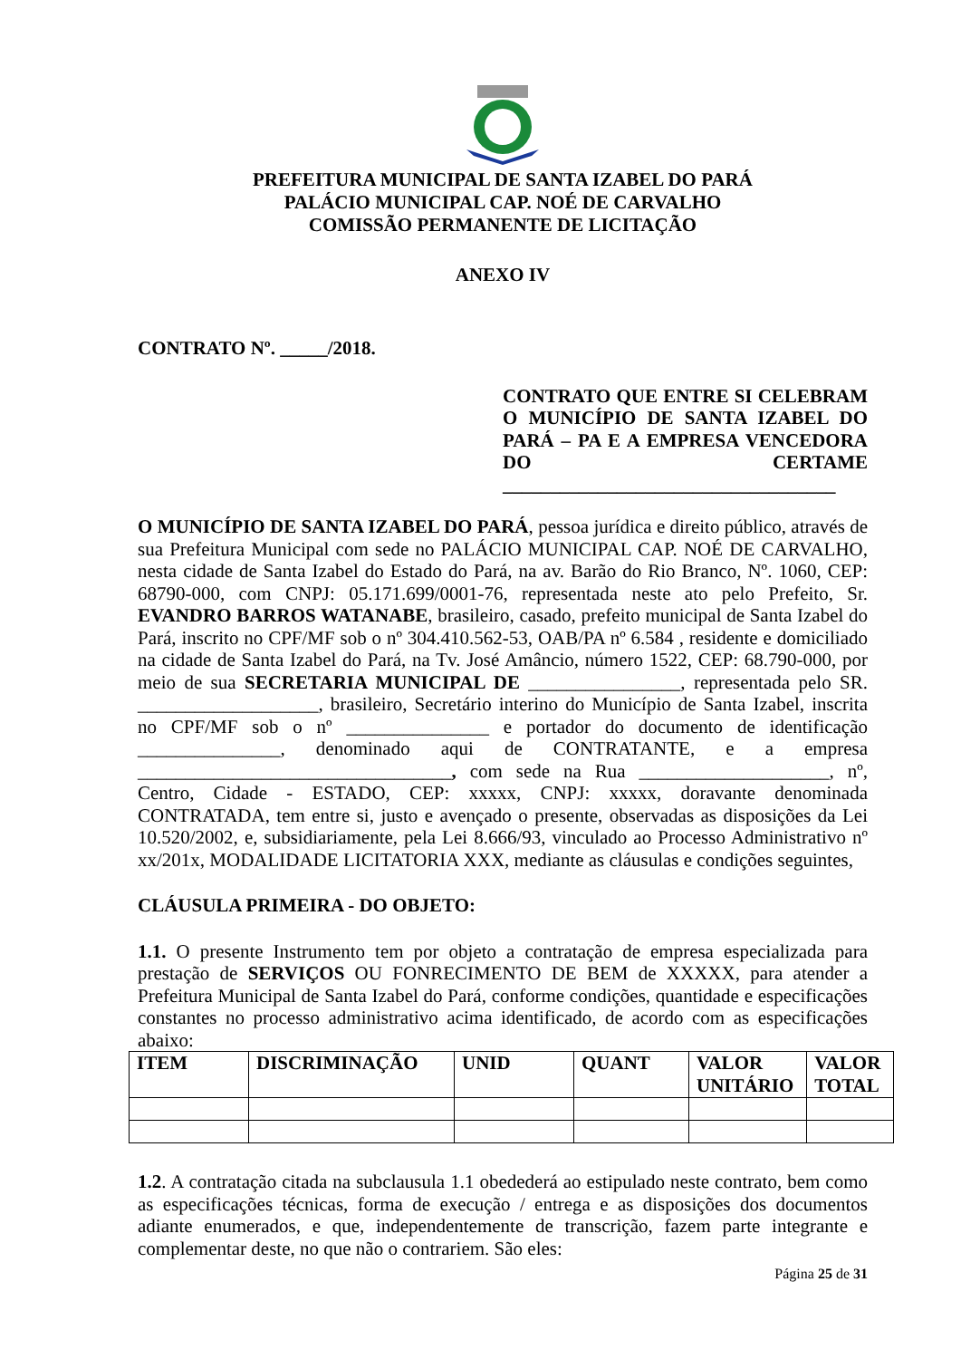PREFEITURA MUNICIPAL DE SANTA IZABEL DO PARÁ
PALÁCIO MUNICIPAL CAP. NOÉ DE CARVALHO
COMISSÃO PERMANENTE DE LICITAÇÃO
ANEXO IV
CONTRATO Nº. _____/2018.
CONTRATO QUE ENTRE SI CELEBRAM O MUNICÍPIO DE SANTA IZABEL DO PARÁ – PA E A EMPRESA VENCEDORA DO CERTAME ___________________________________
O MUNICÍPIO DE SANTA IZABEL DO PARÁ, pessoa jurídica e direito público, através de sua Prefeitura Municipal com sede no PALÁCIO MUNICIPAL CAP. NOÉ DE CARVALHO, nesta cidade de Santa Izabel do Estado do Pará, na av. Barão do Rio Branco, Nº. 1060, CEP: 68790-000, com CNPJ: 05.171.699/0001-76, representada neste ato pelo Prefeito, Sr. EVANDRO BARROS WATANABE, brasileiro, casado, prefeito municipal de Santa Izabel do Pará, inscrito no CPF/MF sob o nº 304.410.562-53, OAB/PA nº 6.584 , residente e domiciliado na cidade de Santa Izabel do Pará, na Tv. José Amâncio, número 1522, CEP: 68.790-000, por meio de sua SECRETARIA MUNICIPAL DE ________________, representada pelo SR. ___________________, brasileiro, Secretário interino do Município de Santa Izabel, inscrita no CPF/MF sob o nº _______________ e portador do documento de identificação _______________, denominado aqui de CONTRATANTE, e a empresa _________________________________, com sede na Rua ____________________, nº, Centro, Cidade - ESTADO, CEP: xxxxx, CNPJ: xxxxx, doravante denominada CONTRATADA, tem entre si, justo e avençado o presente, observadas as disposições da Lei 10.520/2002, e, subsidiariamente, pela Lei 8.666/93, vinculado ao Processo Administrativo nº xx/201x, MODALIDADE LICITATORIA XXX, mediante as cláusulas e condições seguintes,
CLÁUSULA PRIMEIRA - DO OBJETO:
1.1. O presente Instrumento tem por objeto a contratação de empresa especializada para prestação de SERVIÇOS OU FONRECIMENTO DE BEM de XXXXX, para atender a Prefeitura Municipal de Santa Izabel do Pará, conforme condições, quantidade e especificações constantes no processo administrativo acima identificado, de acordo com as especificações abaixo:
| ITEM | DISCRIMINAÇÃO | UNID | QUANT | VALOR UNITÁRIO | VALOR TOTAL |
| --- | --- | --- | --- | --- | --- |
1.2. A contratação citada na subclausula 1.1 obedederá ao estipulado neste contrato, bem como as especificações técnicas, forma de execução / entrega e as disposições dos documentos adiante enumerados, e que, independentemente de transcrição, fazem parte integrante e complementar deste, no que não o contrariem. São eles:
Página 25 de 31